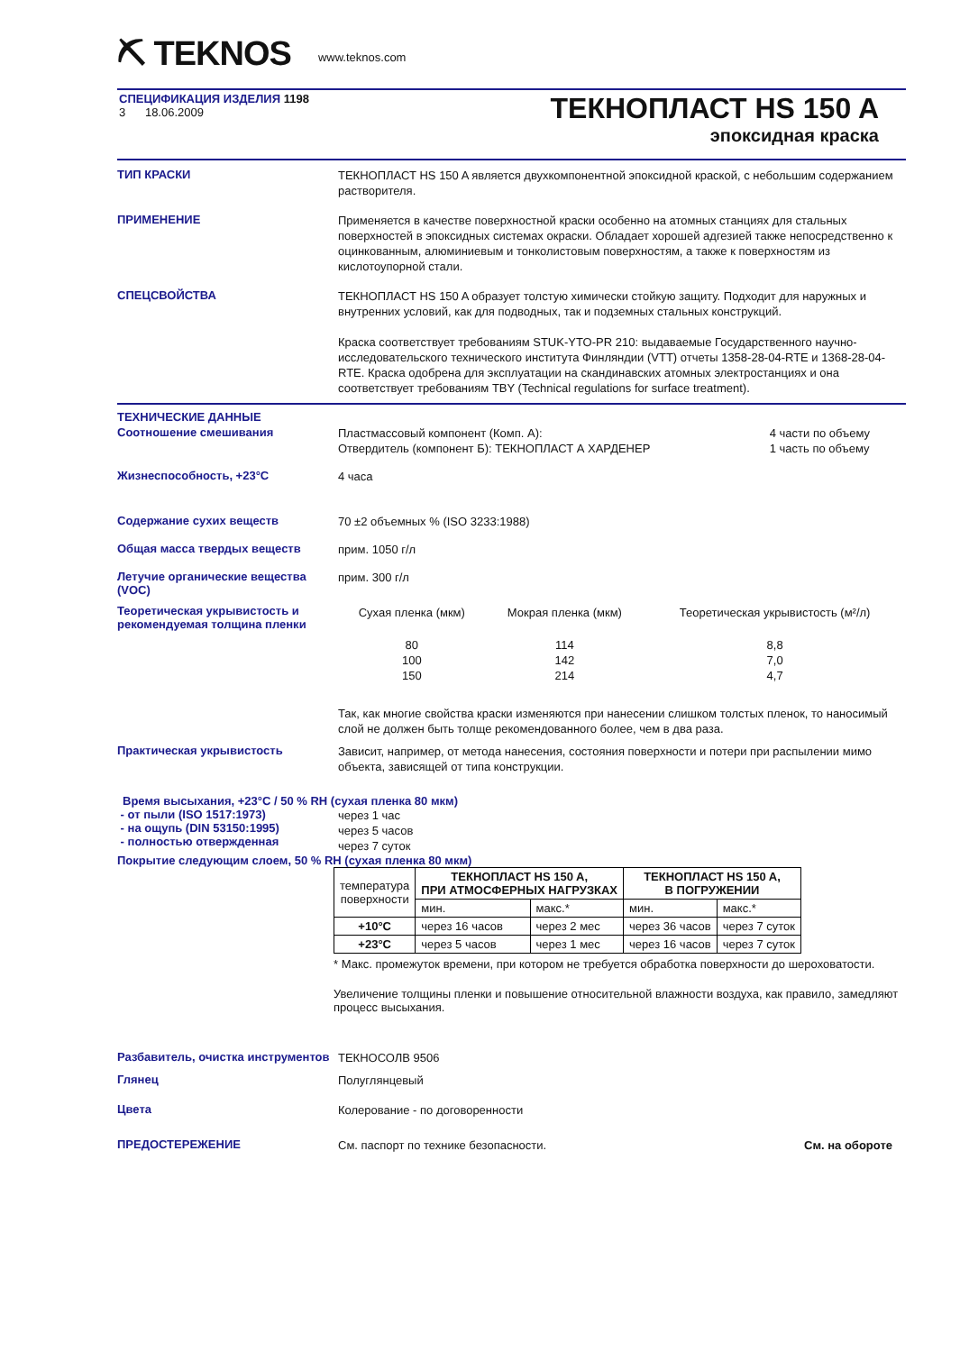⛏ TEKNOS www.teknos.com
СПЕЦИФИКАЦИЯ ИЗДЕЛИЯ 1198
3 18.06.2009
ТЕКНОПЛАСТ HS 150 A
эпоксидная краска
ТИП КРАСКИ
ТЕКНОПЛАСТ HS 150 A является двухкомпонентной эпоксидной краской, с небольшим содержанием растворителя.
ПРИМЕНЕНИЕ
Применяется в качестве поверхностной краски особенно на атомных станциях для стальных поверхностей в эпоксидных системах окраски. Обладает хорошей адгезией также непосредственно к оцинкованным, алюминиевым и тонколистовым поверхностям, а также к поверхностям из кислотоупорной стали.
СПЕЦСВОЙСТВА
ТЕКНОПЛАСТ HS 150 A образует толстую химически стойкую защиту. Подходит для наружных и внутренних условий, как для подводных, так и подземных стальных конструкций.
Краска соответствует требованиям STUK-YTO-PR 210: выдаваемые Государственного научно-исследовательского технического института Финляндии (VTT) отчеты 1358-28-04-RTE и 1368-28-04-RTE. Краска одобрена для эксплуатации на скандинавских атомных электростанциях и она соответствует требованиям TBY (Technical regulations for surface treatment).
ТЕХНИЧЕСКИЕ ДАННЫЕ
Соотношение смешивания
Пластмассовый компонент (Комп. A):
Отвердитель (компонент Б): ТЕКНОПЛАСТ А ХАРДЕНЕР 4 части по объему
1 часть по объему
Жизнеспособность, +23°C
4 часа
Содержание сухих веществ
70 ±2 объемных % (ISO 3233:1988)
Общая масса твердых веществ
прим. 1050 г/л
Летучие органические вещества (VOC)
прим. 300 г/л
Теоретическая укрывистость и рекомендуемая толщина пленки
| Сухая пленка (мкм) | Мокрая пленка (мкм) | Теоретическая укрывистость (м²/л) |
| 80 100 150 | 114 142 214 | 8,8 7,0 4,7 |
Так, как многие свойства краски изменяются при нанесении слишком толстых пленок, то наносимый слой не должен быть толще рекомендованного более, чем в два раза.
Практическая укрывистость
Зависит, например, от метода нанесения, состояния поверхности и потери при распылении мимо объекта, зависящей от типа конструкции.
Время высыхания, +23°C / 50 % RH (сухая пленка 80 мкм)
- от пыли (ISO 1517:1973)
- на ощупь (DIN 53150:1995)
- полностью отвержденная
через 1 час
через 5 часов
через 7 суток
Покрытие следующим слоем, 50 % RH (сухая пленка 80 мкм)
| температура поверхности | ТЕКНОПЛАСТ HS 150 A, ПРИ АТМОСФЕРНЫХ НАГРУЗКАХ | | ТЕКНОПЛАСТ HS 150 A, В ПОГРУЖЕНИИ | |
| | мин. | макс.* | мин. | макс.* |
| +10°C | через 16 часов | через 2 мес | через 36 часов | через 7 суток |
| +23°C | через 5 часов | через 1 мес | через 16 часов | через 7 суток |
* Макс. промежуток времени, при котором не требуется обработка поверхности до шероховатости.
Увеличение толщины пленки и повышение относительной влажности воздуха, как правило, замедляют процесс высыхания.
Разбавитель, очистка инструментов
ТЕКНОСОЛВ 9506
Глянец
Полуглянцевый
Цвета
Колерование - по договоренности
ПРЕДОСТЕРЕЖЕНИЕ
См. паспорт по технике безопасности. См. на обороте